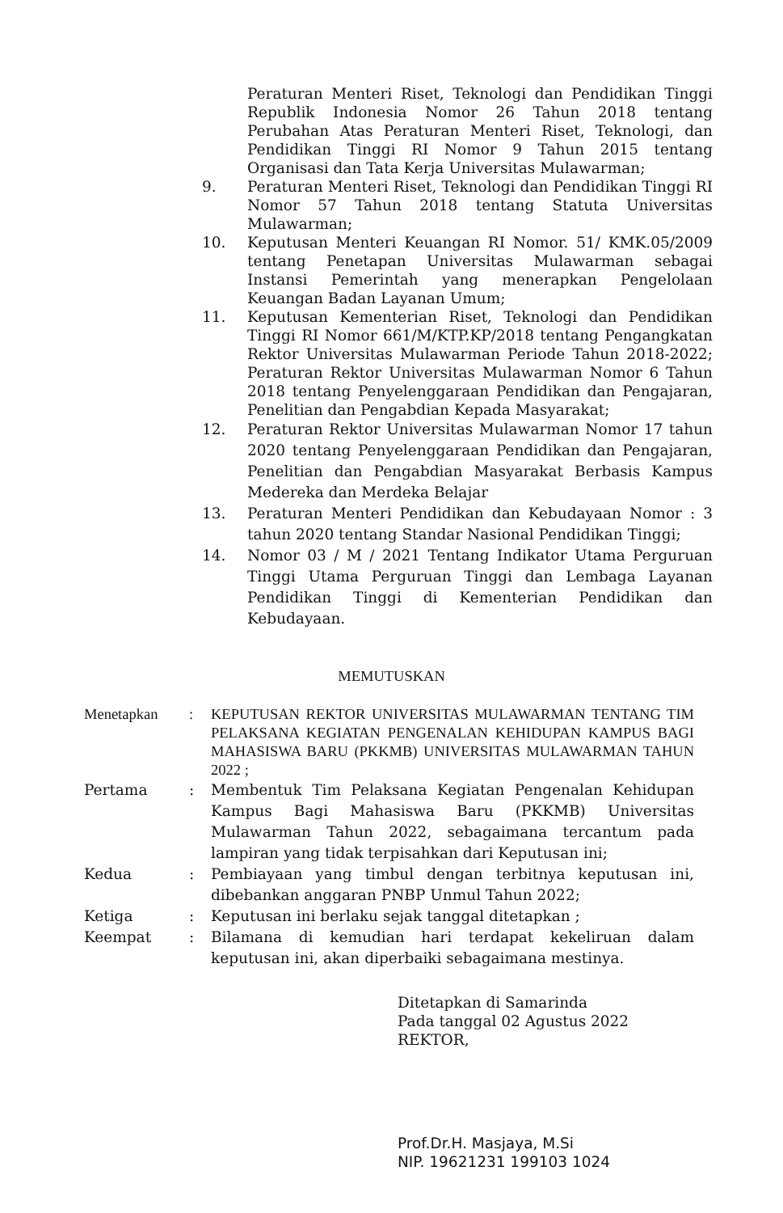Peraturan Menteri Riset, Teknologi dan Pendidikan Tinggi Republik Indonesia Nomor 26 Tahun 2018 tentang Perubahan Atas Peraturan Menteri Riset, Teknologi, dan Pendidikan Tinggi RI Nomor 9 Tahun 2015 tentang Organisasi dan Tata Kerja Universitas Mulawarman;
9. Peraturan Menteri Riset, Teknologi dan Pendidikan Tinggi RI Nomor 57 Tahun 2018 tentang Statuta Universitas Mulawarman;
10. Keputusan Menteri Keuangan RI Nomor. 51/ KMK.05/2009 tentang Penetapan Universitas Mulawarman sebagai Instansi Pemerintah yang menerapkan Pengelolaan Keuangan Badan Layanan Umum;
11. Keputusan Kementerian Riset, Teknologi dan Pendidikan Tinggi RI Nomor 661/M/KTP.KP/2018 tentang Pengangkatan Rektor Universitas Mulawarman Periode Tahun 2018-2022; Peraturan Rektor Universitas Mulawarman Nomor 6 Tahun 2018 tentang Penyelenggaraan Pendidikan dan Pengajaran, Penelitian dan Pengabdian Kepada Masyarakat;
12. Peraturan Rektor Universitas Mulawarman Nomor 17 tahun 2020 tentang Penyelenggaraan Pendidikan dan Pengajaran, Penelitian dan Pengabdian Masyarakat Berbasis Kampus Medereka dan Merdeka Belajar
13. Peraturan Menteri Pendidikan dan Kebudayaan Nomor : 3 tahun 2020 tentang Standar Nasional Pendidikan Tinggi;
14. Nomor 03 / M / 2021 Tentang Indikator Utama Perguruan Tinggi Utama Perguruan Tinggi dan Lembaga Layanan Pendidikan Tinggi di Kementerian Pendidikan dan Kebudayaan.
MEMUTUSKAN
Menetapkan : KEPUTUSAN REKTOR UNIVERSITAS MULAWARMAN TENTANG TIM PELAKSANA KEGIATAN PENGENALAN KEHIDUPAN KAMPUS BAGI MAHASISWA BARU (PKKMB) UNIVERSITAS MULAWARMAN TAHUN 2022 ;
Pertama : Membentuk Tim Pelaksana Kegiatan Pengenalan Kehidupan Kampus Bagi Mahasiswa Baru (PKKMB) Universitas Mulawarman Tahun 2022, sebagaimana tercantum pada lampiran yang tidak terpisahkan dari Keputusan ini;
Kedua : Pembiayaan yang timbul dengan terbitnya keputusan ini, dibebankan anggaran PNBP Unmul Tahun 2022;
Ketiga : Keputusan ini berlaku sejak tanggal ditetapkan ;
Keempat : Bilamana di kemudian hari terdapat kekeliruan dalam keputusan ini, akan diperbaiki sebagaimana mestinya.
Ditetapkan di Samarinda
Pada tanggal 02 Agustus 2022
REKTOR,
Prof.Dr.H. Masjaya, M.Si
NIP. 19621231 199103 1024